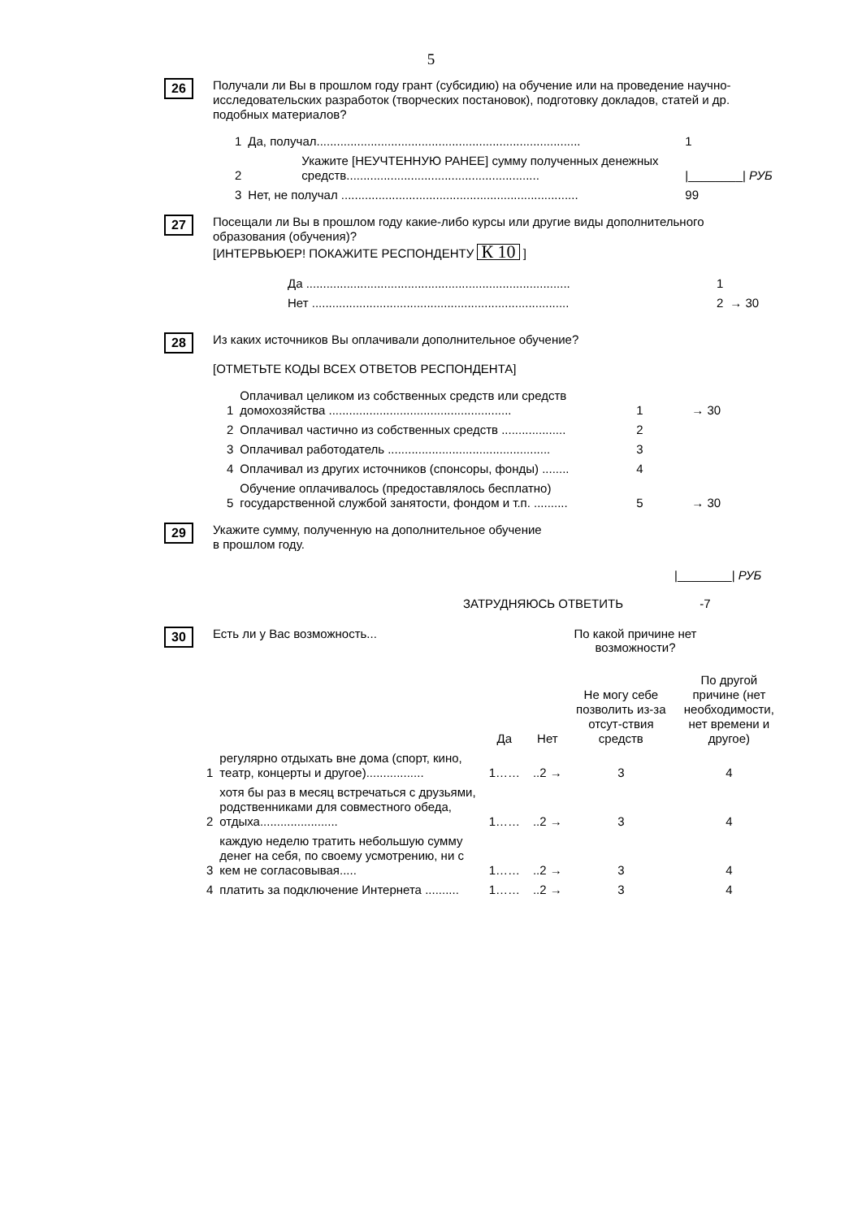5
26
Получали ли Вы в прошлом году грант (субсидию) на обучение или на проведение научно-исследовательских разработок (творческих постановок), подготовку докладов, статей и др. подобных материалов?
| 1 | Да, получал.............................................................................. | 1 |
| 2 | Укажите [НЕУЧТЕННУЮ РАНЕЕ] сумму полученных денежных средств......................................................... | /________/ РУБ |
| 3 | Нет, не получал ...................................................................... | 99 |
27
Посещали ли Вы в прошлом году какие-либо курсы или другие виды дополнительного образования (обучения)?
[ИНТЕРВЬЮЕР! ПОКАЖИТЕ РЕСПОНДЕНТУ К 10 ]
| Да .............................................................................. | 1 | |
| Нет ............................................................................ | 2 | → 30 |
28
Из каких источников Вы оплачивали дополнительное обучение?
[ОТМЕТЬТЕ КОДЫ ВСЕХ ОТВЕТОВ РЕСПОНДЕНТА]
| 1 | Оплачивал целиком из собственных средств или средств домохозяйства ...................................................... | 1 | → 30 |
| 2 | Оплачивал частично из собственных средств ................... | 2 | |
| 3 | Оплачивал работодатель ................................................ | 3 | |
| 4 | Оплачивал из других источников (спонсоры, фонды) ........ | 4 | |
| 5 | Обучение оплачивалось (предоставлялось бесплатно) государственной службой занятости, фондом и т.п. .......... | 5 | → 30 |
29
Укажите сумму, полученную на дополнительное обучение
в прошлом году.
|________| РУБ
ЗАТРУДНЯЮСЬ ОТВЕТИТЬ -7
30
Есть ли у Вас возможность...
По какой причине нет возможности?
| | | Да | Нет | Не могу себе позволить из-за отсут-ствия средств | По другой причине (нет необходимости, нет времени и другое) |
| 1 | регулярно отдыхать вне дома (спорт, кино, театр, концерты и другое)................. | 1…… | ..2 → | 3 | 4 |
| 2 | хотя бы раз в месяц встречаться с друзьями, родственниками для совместного обеда, отдыха....................... | 1…… | ..2 → | 3 | 4 |
| 3 | каждую неделю тратить небольшую сумму денег на себя, по своему усмотрению, ни с кем не согласовывая..... | 1…… | ..2 → | 3 | 4 |
| 4 | платить за подключение Интернета .......... | 1…… | ..2 → | 3 | 4 |